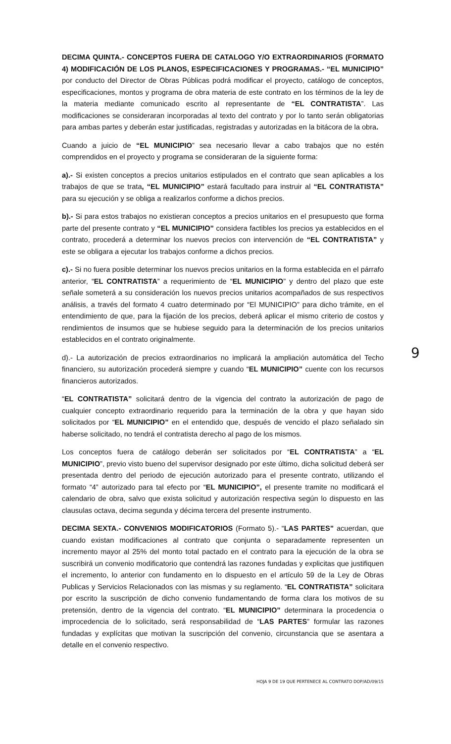DECIMA QUINTA.- CONCEPTOS FUERA DE CATALOGO Y/O EXTRAORDINARIOS (FORMATO 4) MODIFICACIÓN DE LOS PLANOS, ESPECIFICACIONES Y PROGRAMAS.- “EL MUNICIPIO” por conducto del Director de Obras Públicas podrá modificar el proyecto, catálogo de conceptos, especificaciones, montos y programa de obra materia de este contrato en los términos de la ley de la materia mediante comunicado escrito al representante de “EL CONTRATISTA”. Las modificaciones se consideraran incorporadas al texto del contrato y por lo tanto serán obligatorias para ambas partes y deberán estar justificadas, registradas y autorizadas en la bitácora de la obra.
Cuando a juicio de “EL MUNICIPIO” sea necesario llevar a cabo trabajos que no estén comprendidos en el proyecto y programa se consideraran de la siguiente forma:
a).- Si existen conceptos a precios unitarios estipulados en el contrato que sean aplicables a los trabajos de que se trata, “EL MUNICIPIO” estará facultado para instruir al “EL CONTRATISTA” para su ejecución y se obliga a realizarlos conforme a dichos precios.
b).- Si para estos trabajos no existieran conceptos a precios unitarios en el presupuesto que forma parte del presente contrato y “EL MUNICIPIO” considera factibles los precios ya establecidos en el contrato, procederá a determinar los nuevos precios con intervención de “EL CONTRATISTA” y este se obligara a ejecutar los trabajos conforme a dichos precios.
c).- Si no fuera posible determinar los nuevos precios unitarios en la forma establecida en el párrafo anterior, “EL CONTRATISTA” a requerimiento de “EL MUNICIPIO” y dentro del plazo que este señale someterá a su consideración los nuevos precios unitarios acompañados de sus respectivos análisis, a través del formato 4 cuatro determinado por “El MUNICIPIO” para dicho trámite, en el entendimiento de que, para la fijación de los precios, deberá aplicar el mismo criterio de costos y rendimientos de insumos que se hubiese seguido para la determinación de los precios unitarios establecidos en el contrato originalmente.
d).- La autorización de precios extraordinarios no implicará la ampliación automática del Techo financiero, su autorización procederá siempre y cuando “EL MUNICIPIO” cuente con los recursos financieros autorizados.
9
“EL CONTRATISTA” solicitará dentro de la vigencia del contrato la autorización de pago de cualquier concepto extraordinario requerido para la terminación de la obra y que hayan sido solicitados por “EL MUNICIPIO” en el entendido que, después de vencido el plazo señalado sin haberse solicitado, no tendrá el contratista derecho al pago de los mismos.
Los conceptos fuera de catálogo deberán ser solicitados por “EL CONTRATISTA” a “EL MUNICIPIO”, previo visto bueno del supervisor designado por este último, dicha solicitud deberá ser presentada dentro del periodo de ejecución autorizado para el presente contrato, utilizando el formato “4” autorizado para tal efecto por “EL MUNICIPIO”, el presente tramite no modificará el calendario de obra, salvo que exista solicitud y autorización respectiva según lo dispuesto en las clausulas octava, decima segunda y décima tercera del presente instrumento.
DECIMA SEXTA.- CONVENIOS MODIFICATORIOS (Formato 5).- “LAS PARTES” acuerdan, que cuando existan modificaciones al contrato que conjunta o separadamente representen un incremento mayor al 25% del monto total pactado en el contrato para la ejecución de la obra se suscribirá un convenio modificatorio que contendrá las razones fundadas y explicitas que justifiquen el incremento, lo anterior con fundamento en lo dispuesto en el artículo 59 de la Ley de Obras Publicas y Servicios Relacionados con las mismas y su reglamento. “EL CONTRATISTA” solicitara por escrito la suscripción de dicho convenio fundamentando de forma clara los motivos de su pretensión, dentro de la vigencia del contrato. “EL MUNICIPIO” determinara la procedencia o improcedencia de lo solicitado, será responsabilidad de “LAS PARTES” formular las razones fundadas y explícitas que motivan la suscripción del convenio, circunstancia que se asentara a detalle en el convenio respectivo.
HOJA 9 DE 19 QUE PERTENECE AL CONTRATO DOP/AD/09/15